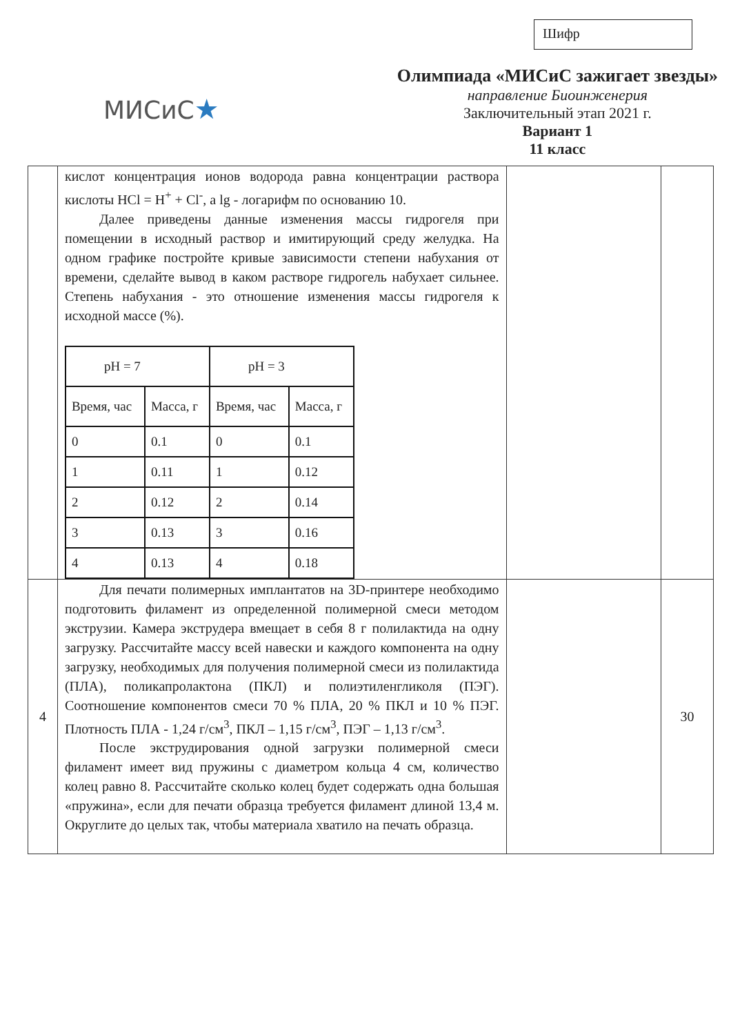Шифр
МИСиС★
Олимпиада «МИСиС зажигает звезды»
направление Биоинженерия
Заключительный этап 2021 г.
Вариант 1
11 класс
| | кислот концентрация ионов водорода равна концентрации раствора кислоты HCl = H<sup>+</sup> + Cl<sup>-</sup>, а lg - логарифм по основанию 10. Далее приведены данные изменения массы гидрогеля при помещении в исходный раствор и имитирующий среду желудка. На одном графике постройте кривые зависимости степени набухания от времени, сделайте вывод в каком растворе гидрогель набухает сильнее. Степень набухания - это отношение изменения массы гидрогеля к исходной массе (%). / pH = 7 / / pH = 3 / / / Время, час / Масса, г / Время, час / Масса, г / / 0 / 0.1 / 0 / 0.1 / / 1 / 0.11 / 1 / 0.12 / / 2 / 0.12 / 2 / 0.14 / / 3 / 0.13 / 3 / 0.16 / / 4 / 0.13 / 4 / 0.18 / | | |
| 4 | Для печати полимерных имплантатов на 3D-принтере необходимо подготовить филамент из определенной полимерной смеси методом экструзии. Камера экструдера вмещает в себя 8 г полилактида на одну загрузку. Рассчитайте массу всей навески и каждого компонента на одну загрузку, необходимых для получения полимерной смеси из полилактида (ПЛА), поликапролактона (ПКЛ) и полиэтиленгликоля (ПЭГ). Соотношение компонентов смеси 70 % ПЛА, 20 % ПКЛ и 10 % ПЭГ. Плотность ПЛА - 1,24 г/см<sup>3</sup>, ПКЛ – 1,15 г/см<sup>3</sup>, ПЭГ – 1,13 г/см<sup>3</sup>. После экструдирования одной загрузки полимерной смеси филамент имеет вид пружины с диаметром кольца 4 см, количество колец равно 8. Рассчитайте сколько колец будет содержать одна большая «пружина», если для печати образца требуется филамент длиной 13,4 м. Округлите до целых так, чтобы материала хватило на печать образца. | | 30 |